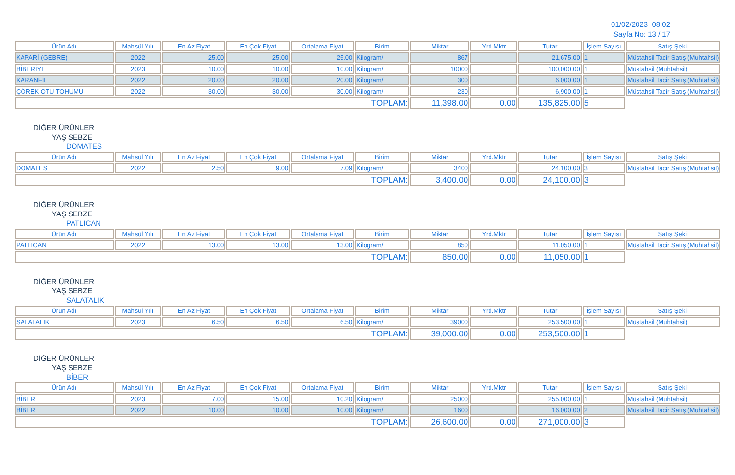01/02/2023 08:02
Sayfa No: 13 / 17
| Ürün Adı | Mahsül Yılı | En Az Fiyat | En Çok Fiyat | Ortalama Fiyat | Birim | Miktar | Yrd.Mktr | Tutar | İşlem Sayısı | Satış Şekli |
| --- | --- | --- | --- | --- | --- | --- | --- | --- | --- | --- |
| KAPARİ (GEBRE) | 2022 | 25.00 | 25.00 | 25.00 | Kilogram/ | 867 | | 21,675.00 | 1 | Müstahsil Tacir Satış (Muhtahsil) |
| BİBERİYE | 2023 | 10.00 | 10.00 | 10.00 | Kilogram/ | 10000 | | 100,000.00 | 1 | Müstahsil (Muhtahsil) |
| KARANFİL | 2022 | 20.00 | 20.00 | 20.00 | Kilogram/ | 300 | | 6,000.00 | 1 | Müstahsil Tacir Satış (Muhtahsil) |
| ÇÖREK OTU TOHUMU | 2022 | 30.00 | 30.00 | 30.00 | Kilogram/ | 230 | | 6,900.00 | 1 | Müstahsil Tacir Satış (Muhtahsil) |
| TOPLAM: | | | | | | 11,398.00 | 0.00 | 135,825.00 | 5 | |
DİĞER ÜRÜNLER
YAŞ SEBZE
DOMATES
| Ürün Adı | Mahsül Yılı | En Az Fiyat | En Çok Fiyat | Ortalama Fiyat | Birim | Miktar | Yrd.Mktr | Tutar | İşlem Sayısı | Satış Şekli |
| --- | --- | --- | --- | --- | --- | --- | --- | --- | --- | --- |
| DOMATES | 2022 | 2.50 | 9.00 | 7.09 | Kilogram/ | 3400 | | 24,100.00 | 3 | Müstahsil Tacir Satış (Muhtahsil) |
| TOPLAM: | | | | | | 3,400.00 | 0.00 | 24,100.00 | 3 | |
DİĞER ÜRÜNLER
YAŞ SEBZE
PATLICAN
| Ürün Adı | Mahsül Yılı | En Az Fiyat | En Çok Fiyat | Ortalama Fiyat | Birim | Miktar | Yrd.Mktr | Tutar | İşlem Sayısı | Satış Şekli |
| --- | --- | --- | --- | --- | --- | --- | --- | --- | --- | --- |
| PATLICAN | 2022 | 13.00 | 13.00 | 13.00 | Kilogram/ | 850 | | 11,050.00 | 1 | Müstahsil Tacir Satış (Muhtahsil) |
| TOPLAM: | | | | | | 850.00 | 0.00 | 11,050.00 | 1 | |
DİĞER ÜRÜNLER
YAŞ SEBZE
SALATALIK
| Ürün Adı | Mahsül Yılı | En Az Fiyat | En Çok Fiyat | Ortalama Fiyat | Birim | Miktar | Yrd.Mktr | Tutar | İşlem Sayısı | Satış Şekli |
| --- | --- | --- | --- | --- | --- | --- | --- | --- | --- | --- |
| SALATALIK | 2023 | 6.50 | 6.50 | 6.50 | Kilogram/ | 39000 | | 253,500.00 | 1 | Müstahsil (Muhtahsil) |
| TOPLAM: | | | | | | 39,000.00 | 0.00 | 253,500.00 | 1 | |
DİĞER ÜRÜNLER
YAŞ SEBZE
BİBER
| Ürün Adı | Mahsül Yılı | En Az Fiyat | En Çok Fiyat | Ortalama Fiyat | Birim | Miktar | Yrd.Mktr | Tutar | İşlem Sayısı | Satış Şekli |
| --- | --- | --- | --- | --- | --- | --- | --- | --- | --- | --- |
| BİBER | 2023 | 7.00 | 15.00 | 10.20 | Kilogram/ | 25000 | | 255,000.00 | 1 | Müstahsil (Muhtahsil) |
| BİBER | 2022 | 10.00 | 10.00 | 10.00 | Kilogram/ | 1600 | | 16,000.00 | 2 | Müstahsil Tacir Satış (Muhtahsil) |
| TOPLAM: | | | | | | 26,600.00 | 0.00 | 271,000.00 | 3 | |